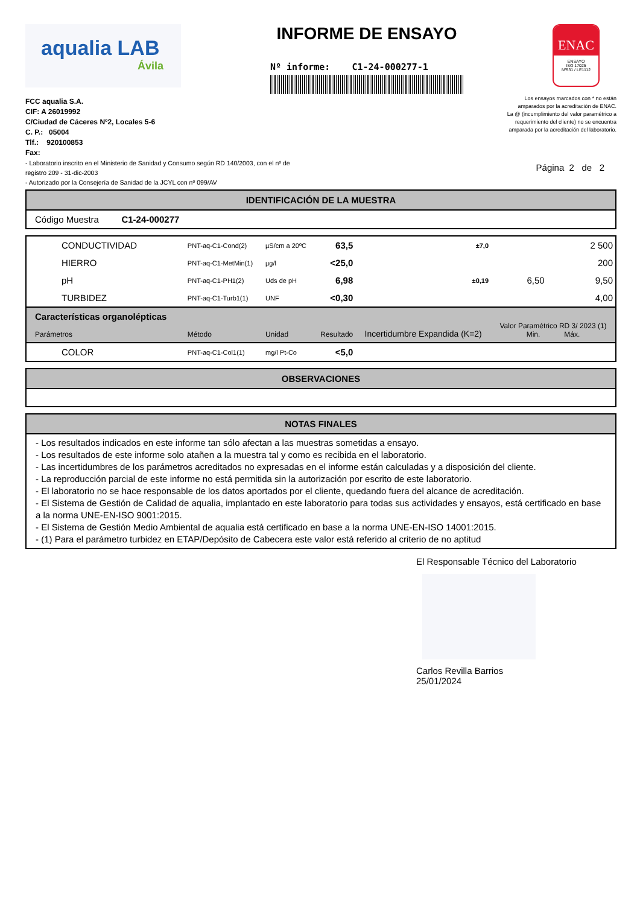aqualia LAB
Ávila
INFORME DE ENSAYO
Nº informe: C1-24-000277-1
ENAC
ENSAYO
ISO 17025
Nº531 / LE1112
FCC aqualia S.A.
CIF: A 26019992
C/Ciudad de Cáceres Nº2, Locales 5-6
C. P.: 05004
Tlf.: 920100853
Fax:
Los ensayos marcados con * no están
amparados por la acreditación de ENAC.
La @ (incumplimiento del valor paramétrico a
requerimiento del cliente) no se encuentra
amparada por la acreditación del laboratorio.
- Laboratorio inscrito en el Ministerio de Sanidad y Consumo según RD 140/2003, con el nº de
registro 209 - 31-dic-2003
- Autorizado por la Consejería de Sanidad de la JCYL con nº 099/AV
Página 2 de 2
IDENTIFICACIÓN DE LA MUESTRA
Código Muestra C1-24-000277
| CONDUCTIVIDAD | PNT-aq-C1-Cond(2) | µS/cm a 20ºC | 63,5 | ±7,0 | | 2 500 |
| HIERRO | PNT-aq-C1-MetMin(1) | µg/l | <25,0 | | | 200 |
| pH | PNT-aq-C1-PH1(2) | Uds de pH | 6,98 | ±0,19 | 6,50 | 9,50 |
| TURBIDEZ | PNT-aq-C1-Turb1(1) | UNF | <0,30 | | | 4,00 |
| Características organolépticas Parámetros | Método | Unidad | Resultado | Incertidumbre Expandida (K=2) | Valor Paramétrico RD 3/ 2023 (1) Min. Máx. | |
| COLOR | PNT-aq-C1-Col1(1) | mg/l Pt-Co | <5,0 | | | |
OBSERVACIONES
NOTAS FINALES
- Los resultados indicados en este informe tan sólo afectan a las muestras sometidas a ensayo.
- Los resultados de este informe solo atañen a la muestra tal y como es recibida en el laboratorio.
- Las incertidumbres de los parámetros acreditados no expresadas en el informe están calculadas y a disposición del cliente.
- La reproducción parcial de este informe no está permitida sin la autorización por escrito de este laboratorio.
- El laboratorio no se hace responsable de los datos aportados por el cliente, quedando fuera del alcance de acreditación.
- El Sistema de Gestión de Calidad de aqualia, implantado en este laboratorio para todas sus actividades y ensayos, está certificado en base a la norma UNE-EN-ISO 9001:2015.
- El Sistema de Gestión Medio Ambiental de aqualia está certificado en base a la norma UNE-EN-ISO 14001:2015.
- (1) Para el parámetro turbidez en ETAP/Depósito de Cabecera este valor está referido al criterio de no aptitud
El Responsable Técnico del Laboratorio
Carlos Revilla Barrios
25/01/2024